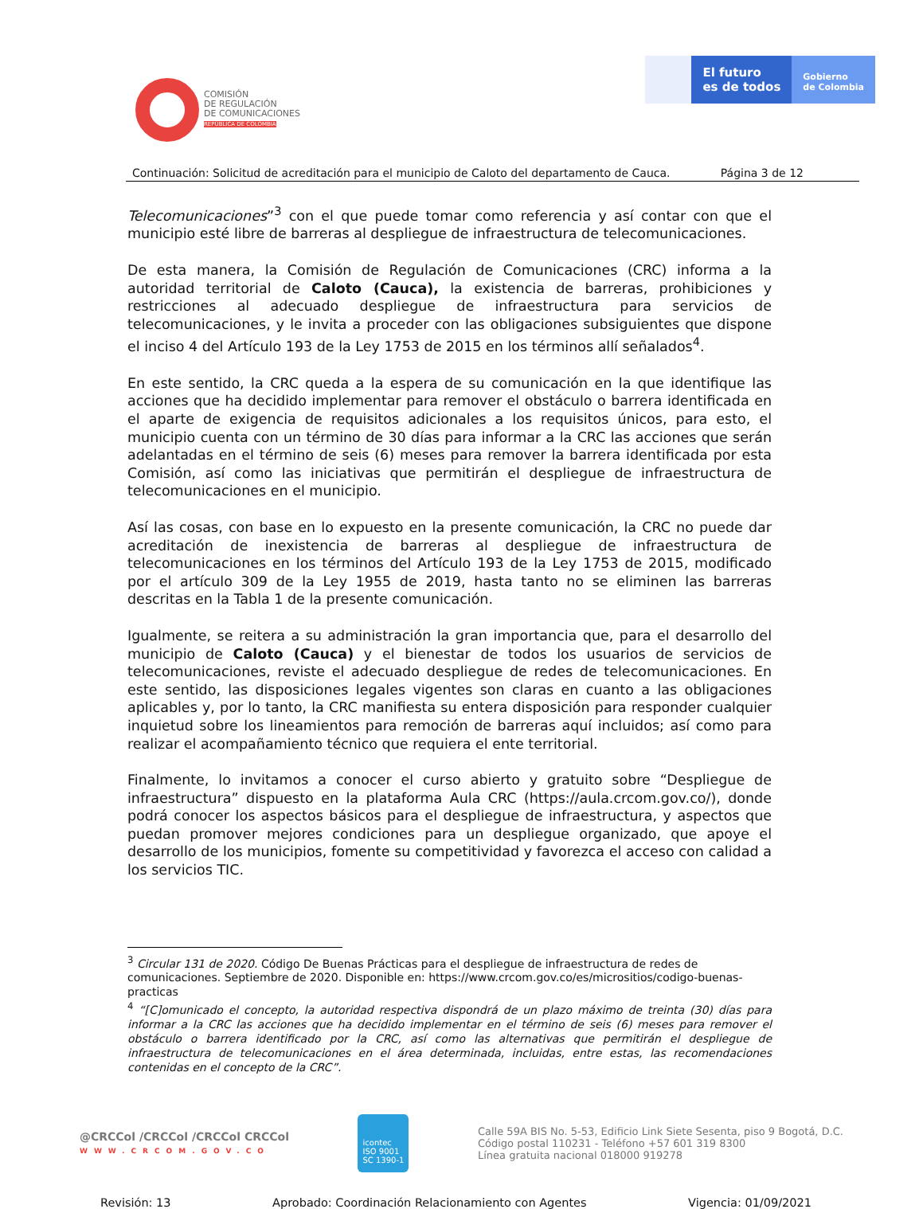COMISIÓN
DE REGULACIÓN
DE COMUNICACIONES
REPÚBLICA DE COLOMBIA
El futuro
es de todos
Gobierno
de Colombia
Continuación: Solicitud de acreditación para el municipio de Caloto del departamento de Cauca. Página 3 de 12
Telecomunicaciones”<sup>3</sup> con el que puede tomar como referencia y así contar con que el municipio esté libre de barreras al despliegue de infraestructura de telecomunicaciones.
De esta manera, la Comisión de Regulación de Comunicaciones (CRC) informa a la autoridad territorial de Caloto (Cauca), la existencia de barreras, prohibiciones y restricciones al adecuado despliegue de infraestructura para servicios de telecomunicaciones, y le invita a proceder con las obligaciones subsiguientes que dispone el inciso 4 del Artículo 193 de la Ley 1753 de 2015 en los términos allí señalados<sup>4</sup>.
En este sentido, la CRC queda a la espera de su comunicación en la que identifique las acciones que ha decidido implementar para remover el obstáculo o barrera identificada en el aparte de exigencia de requisitos adicionales a los requisitos únicos, para esto, el municipio cuenta con un término de 30 días para informar a la CRC las acciones que serán adelantadas en el término de seis (6) meses para remover la barrera identificada por esta Comisión, así como las iniciativas que permitirán el despliegue de infraestructura de telecomunicaciones en el municipio.
Así las cosas, con base en lo expuesto en la presente comunicación, la CRC no puede dar acreditación de inexistencia de barreras al despliegue de infraestructura de telecomunicaciones en los términos del Artículo 193 de la Ley 1753 de 2015, modificado por el artículo 309 de la Ley 1955 de 2019, hasta tanto no se eliminen las barreras descritas en la Tabla 1 de la presente comunicación.
Igualmente, se reitera a su administración la gran importancia que, para el desarrollo del municipio de Caloto (Cauca) y el bienestar de todos los usuarios de servicios de telecomunicaciones, reviste el adecuado despliegue de redes de telecomunicaciones. En este sentido, las disposiciones legales vigentes son claras en cuanto a las obligaciones aplicables y, por lo tanto, la CRC manifiesta su entera disposición para responder cualquier inquietud sobre los lineamientos para remoción de barreras aquí incluidos; así como para realizar el acompañamiento técnico que requiera el ente territorial.
Finalmente, lo invitamos a conocer el curso abierto y gratuito sobre “Despliegue de infraestructura” dispuesto en la plataforma Aula CRC (https://aula.crcom.gov.co/), donde podrá conocer los aspectos básicos para el despliegue de infraestructura, y aspectos que puedan promover mejores condiciones para un despliegue organizado, que apoye el desarrollo de los municipios, fomente su competitividad y favorezca el acceso con calidad a los servicios TIC.
<sup>3</sup> Circular 131 de 2020. Código De Buenas Prácticas para el despliegue de infraestructura de redes de comunicaciones. Septiembre de 2020. Disponible en: https://www.crcom.gov.co/es/micrositios/codigo-buenas-practicas
<sup>4</sup> “[C]omunicado el concepto, la autoridad respectiva dispondrá de un plazo máximo de treinta (30) días para informar a la CRC las acciones que ha decidido implementar en el término de seis (6) meses para remover el obstáculo o barrera identificado por la CRC, así como las alternativas que permitirán el despliegue de infraestructura de telecomunicaciones en el área determinada, incluidas, entre estas, las recomendaciones contenidas en el concepto de la CRC”.
@CRCCol /CRCCol /CRCCol CRCCol
WWW.CRCOM.GOV.CO
icontec
ISO 9001
SC 1390-1
Calle 59A BIS No. 5-53, Edificio Link Siete Sesenta, piso 9 Bogotá, D.C.
Código postal 110231 - Teléfono +57 601 319 8300
Línea gratuita nacional 018000 919278
Revisión: 13 Aprobado: Coordinación Relacionamiento con Agentes Vigencia: 01/09/2021